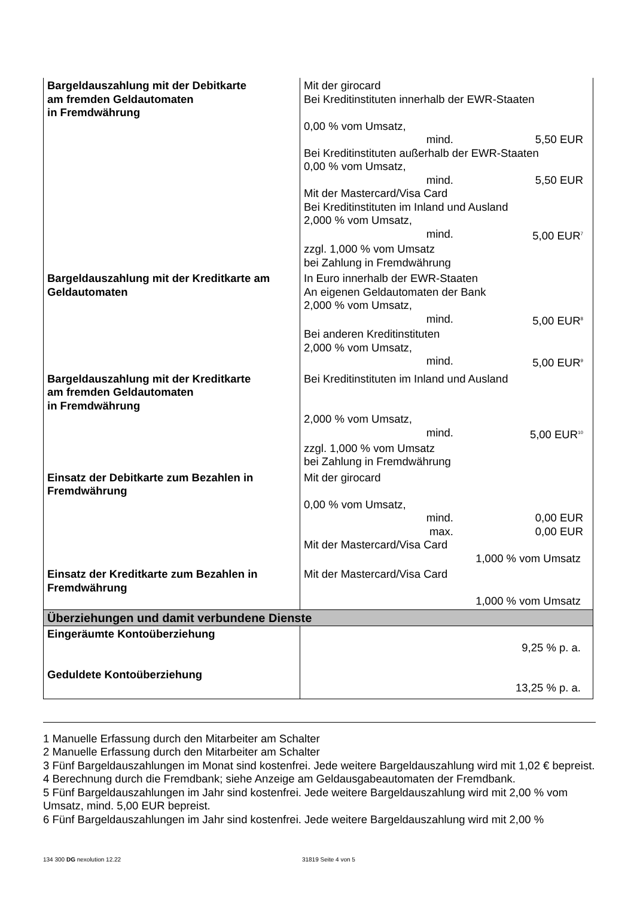| Bargeldauszahlung mit der Debitkarte am fremden Geldautomaten in Fremdwährung | Mit der girocard Bei Kreditinstituten innerhalb der EWR-Staaten 0,00 % vom Umsatz, mind. 5,50 EUR Bei Kreditinstituten außerhalb der EWR-Staaten 0,00 % vom Umsatz, mind. 5,50 EUR Mit der Mastercard/Visa Card Bei Kreditinstituten im Inland und Ausland 2,000 % vom Umsatz, mind. 5,00 EUR<sup>7</sup> zzgl. 1,000 % vom Umsatz bei Zahlung in Fremdwährung |
| Bargeldauszahlung mit der Kreditkarte am Geldautomaten | In Euro innerhalb der EWR-Staaten An eigenen Geldautomaten der Bank 2,000 % vom Umsatz, mind. 5,00 EUR<sup>8</sup> Bei anderen Kreditinstituten 2,000 % vom Umsatz, mind. 5,00 EUR<sup>9</sup> |
| Bargeldauszahlung mit der Kreditkarte am fremden Geldautomaten in Fremdwährung | Bei Kreditinstituten im Inland und Ausland 2,000 % vom Umsatz, mind. 5,00 EUR<sup>10</sup> zzgl. 1,000 % vom Umsatz bei Zahlung in Fremdwährung |
| Einsatz der Debitkarte zum Bezahlen in Fremdwährung | Mit der girocard 0,00 % vom Umsatz, mind. 0,00 EUR max. 0,00 EUR Mit der Mastercard/Visa Card 1,000 % vom Umsatz |
| Einsatz der Kreditkarte zum Bezahlen in Fremdwährung | Mit der Mastercard/Visa Card 1,000 % vom Umsatz |
| Überziehungen und damit verbundene Dienste | |
| Eingeräumte Kontoüberziehung Geduldete Kontoüberziehung | 9,25 % p. a. 13,25 % p. a. |
1 Manuelle Erfassung durch den Mitarbeiter am Schalter
2 Manuelle Erfassung durch den Mitarbeiter am Schalter
3 Fünf Bargeldauszahlungen im Monat sind kostenfrei. Jede weitere Bargeldauszahlung wird mit 1,02 € bepreist.
4 Berechnung durch die Fremdbank; siehe Anzeige am Geldausgabeautomaten der Fremdbank.
5 Fünf Bargeldauszahlungen im Jahr sind kostenfrei. Jede weitere Bargeldauszahlung wird mit 2,00 % vom Umsatz, mind. 5,00 EUR bepreist.
6 Fünf Bargeldauszahlungen im Jahr sind kostenfrei. Jede weitere Bargeldauszahlung wird mit 2,00 %
134 300 DG nexolution 12.22 31819 Seite 4 von 5